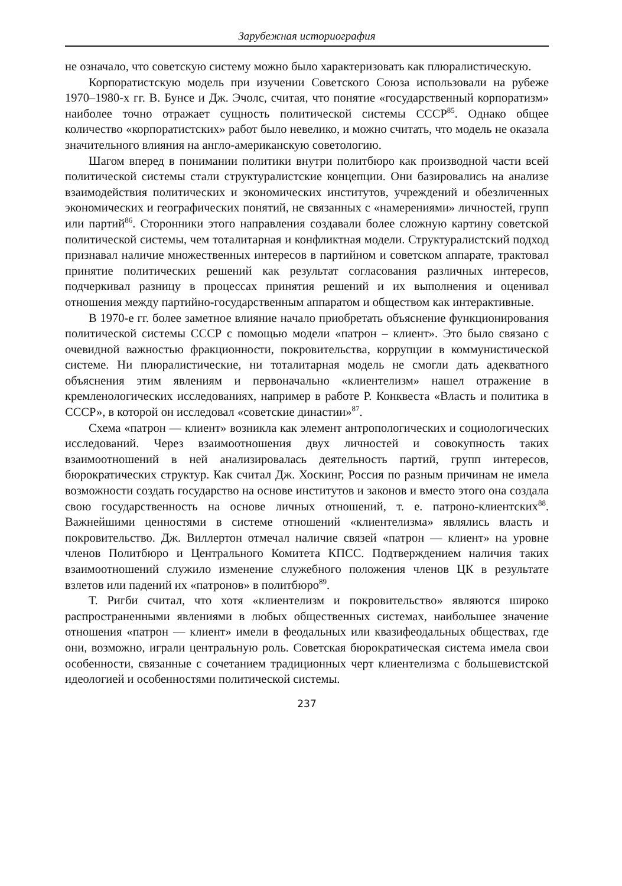Зарубежная историография
не означало, что советскую систему можно было характеризовать как плюралистическую.
Корпоратистскую модель при изучении Советского Союза использовали на рубеже 1970–1980-х гг. В. Бунсе и Дж. Эчолс, считая, что понятие «государственный корпоратизм» наиболее точно отражает сущность политической системы СССР<sup>85</sup>. Однако общее количество «корпоратистских» работ было невелико, и можно считать, что модель не оказала значительного влияния на англо-американскую советологию.
Шагом вперед в понимании политики внутри политбюро как производной части всей политической системы стали структуралистские концепции. Они базировались на анализе взаимодействия политических и экономических институтов, учреждений и обезличенных экономических и географических понятий, не связанных с «намерениями» личностей, групп или партий<sup>86</sup>. Сторонники этого направления создавали более сложную картину советской политической системы, чем тоталитарная и конфликтная модели. Структуралистский подход признавал наличие множественных интересов в партийном и советском аппарате, трактовал принятие политических решений как результат согласования различных интересов, подчеркивал разницу в процессах принятия решений и их выполнения и оценивал отношения между партийно-государственным аппаратом и обществом как интерактивные.
В 1970-е гг. более заметное влияние начало приобретать объяснение функционирования политической системы СССР с помощью модели «патрон – клиент». Это было связано с очевидной важностью фракционности, покровительства, коррупции в коммунистической системе. Ни плюралистические, ни тоталитарная модель не смогли дать адекватного объяснения этим явлениям и первоначально «клиентелизм» нашел отражение в кремленологических исследованиях, например в работе Р. Конквеста «Власть и политика в СССР», в которой он исследовал «советские династии»<sup>87</sup>.
Схема «патрон — клиент» возникла как элемент антропологических и социологических исследований. Через взаимоотношения двух личностей и совокупность таких взаимоотношений в ней анализировалась деятельность партий, групп интересов, бюрократических структур. Как считал Дж. Хоскинг, Россия по разным причинам не имела возможности создать государство на основе институтов и законов и вместо этого она создала свою государственность на основе личных отношений, т. е. патроно-клиентских<sup>88</sup>. Важнейшими ценностями в системе отношений «клиентелизма» являлись власть и покровительство. Дж. Виллертон отмечал наличие связей «патрон — клиент» на уровне членов Политбюро и Центрального Комитета КПСС. Подтверждением наличия таких взаимоотношений служило изменение служебного положения членов ЦК в результате взлетов или падений их «патронов» в политбюро<sup>89</sup>.
Т. Ригби считал, что хотя «клиентелизм и покровительство» являются широко распространенными явлениями в любых общественных системах, наибольшее значение отношения «патрон — клиент» имели в феодальных или квазифеодальных обществах, где они, возможно, играли центральную роль. Советская бюрократическая система имела свои особенности, связанные с сочетанием традиционных черт клиентелизма с большевистской идеологией и особенностями политической системы.
237